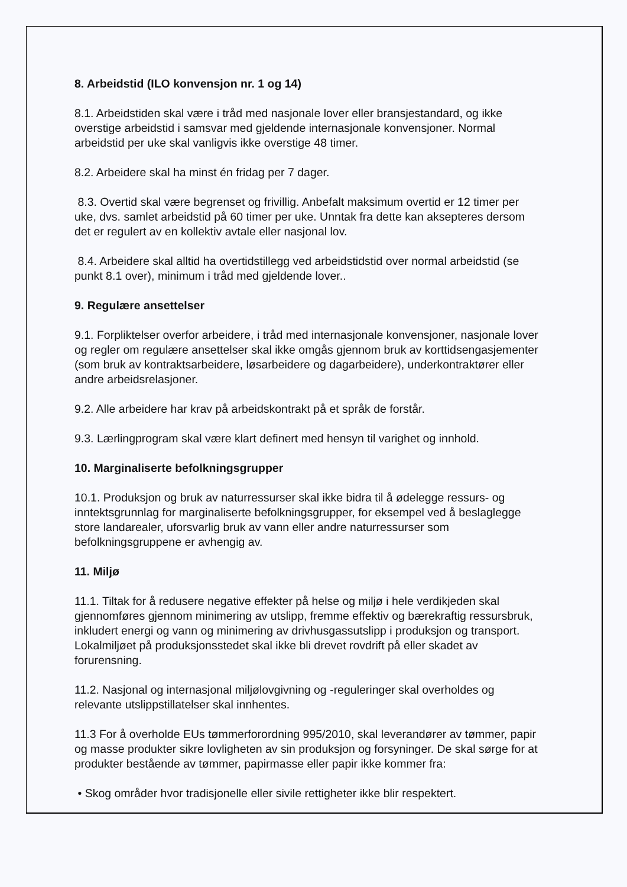8. Arbeidstid (ILO konvensjon nr. 1 og 14)
8.1. Arbeidstiden skal være i tråd med nasjonale lover eller bransjestandard, og ikke overstige arbeidstid i samsvar med gjeldende internasjonale konvensjoner. Normal arbeidstid per uke skal vanligvis ikke overstige 48 timer.
8.2. Arbeidere skal ha minst én fridag per 7 dager.
8.3. Overtid skal være begrenset og frivillig. Anbefalt maksimum overtid er 12 timer per uke, dvs. samlet arbeidstid på 60 timer per uke. Unntak fra dette kan aksepteres dersom det er regulert av en kollektiv avtale eller nasjonal lov.
8.4. Arbeidere skal alltid ha overtidstillegg ved arbeidstidstid over normal arbeidstid (se punkt 8.1 over), minimum i tråd med gjeldende lover..
9. Regulære ansettelser
9.1. Forpliktelser overfor arbeidere, i tråd med internasjonale konvensjoner, nasjonale lover og regler om regulære ansettelser skal ikke omgås gjennom bruk av korttidsengasjementer (som bruk av kontraktsarbeidere, løsarbeidere og dagarbeidere), underkontraktører eller andre arbeidsrelasjoner.
9.2. Alle arbeidere har krav på arbeidskontrakt på et språk de forstår.
9.3. Lærlingprogram skal være klart definert med hensyn til varighet og innhold.
10. Marginaliserte befolkningsgrupper
10.1. Produksjon og bruk av naturressurser skal ikke bidra til å ødelegge ressurs- og inntektsgrunnlag for marginaliserte befolkningsgrupper, for eksempel ved å beslaglegge store landarealer, uforsvarlig bruk av vann eller andre naturressurser som befolkningsgruppene er avhengig av.
11. Miljø
11.1. Tiltak for å redusere negative effekter på helse og miljø i hele verdikjeden skal gjennomføres gjennom minimering av utslipp, fremme effektiv og bærekraftig ressursbruk, inkludert energi og vann og minimering av drivhusgassutslipp i produksjon og transport. Lokalmiljøet på produksjonsstedet skal ikke bli drevet rovdrift på eller skadet av forurensning.
11.2. Nasjonal og internasjonal miljølovgivning og -reguleringer skal overholdes og relevante utslippstillatelser skal innhentes.
11.3 For å overholde EUs tømmerforordning 995/2010, skal leverandører av tømmer, papir og masse produkter sikre lovligheten av sin produksjon og forsyninger. De skal sørge for at produkter bestående av tømmer, papirmasse eller papir ikke kommer fra:
• Skog områder hvor tradisjonelle eller sivile rettigheter ikke blir respektert.